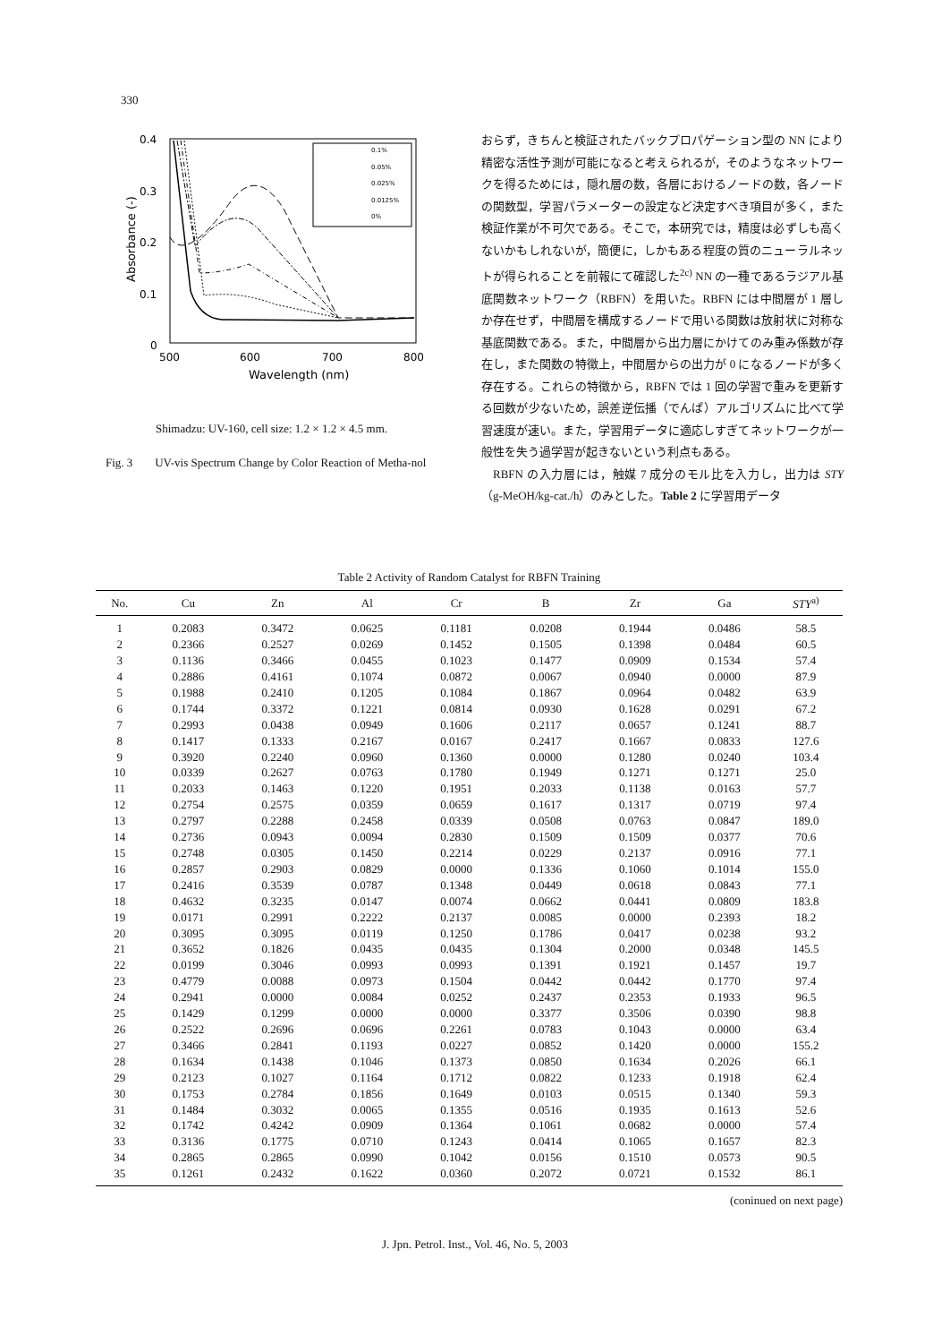330
0.4
0.3
0.2
0.1
0
500
600
700
800
Wavelength (nm)
Absorbance (-)
0.1%
0.05%
0.025%
0.0125%
0%
Shimadzu: UV-160, cell size: 1.2 × 1.2 × 4.5 mm.
Fig. 3 UV-vis Spectrum Change by Color Reaction of Metha-nol
おらず，きちんと検証されたバックプロパゲーション型の NN により精密な活性予測が可能になると考えられるが，そのようなネットワークを得るためには，隠れ層の数，各層におけるノードの数，各ノードの関数型，学習パラメーターの設定など決定すべき項目が多く，また検証作業が不可欠である。そこで，本研究では，精度は必ずしも高くないかもしれないが，簡便に，しかもある程度の質のニューラルネットが得られることを前報にて確認した<sup>2c)</sup> NN の一種であるラジアル基底関数ネットワーク（RBFN）を用いた。RBFN には中間層が 1 層しか存在せず，中間層を構成するノードで用いる関数は放射状に対称な基底関数である。また，中間層から出力層にかけてのみ重み係数が存在し，また関数の特徴上，中間層からの出力が 0 になるノードが多く存在する。これらの特徴から，RBFN では 1 回の学習で重みを更新する回数が少ないため，誤差逆伝播（でんぱ）アルゴリズムに比べて学習速度が速い。また，学習用データに適応しすぎてネットワークが一般性を失う過学習が起きないという利点もある。
RBFN の入力層には，触媒 7 成分のモル比を入力し，出力は STY（g-MeOH/kg-cat./h）のみとした。Table 2 に学習用データ
Table 2 Activity of Random Catalyst for RBFN Training
| No. | Cu | Zn | Al | Cr | B | Zr | Ga | STY<sup>a)</sup> |
| --- | --- | --- | --- | --- | --- | --- | --- | --- |
| 1 | 0.2083 | 0.3472 | 0.0625 | 0.1181 | 0.0208 | 0.1944 | 0.0486 | 58.5 |
| 2 | 0.2366 | 0.2527 | 0.0269 | 0.1452 | 0.1505 | 0.1398 | 0.0484 | 60.5 |
| 3 | 0.1136 | 0.3466 | 0.0455 | 0.1023 | 0.1477 | 0.0909 | 0.1534 | 57.4 |
| 4 | 0.2886 | 0.4161 | 0.1074 | 0.0872 | 0.0067 | 0.0940 | 0.0000 | 87.9 |
| 5 | 0.1988 | 0.2410 | 0.1205 | 0.1084 | 0.1867 | 0.0964 | 0.0482 | 63.9 |
| 6 | 0.1744 | 0.3372 | 0.1221 | 0.0814 | 0.0930 | 0.1628 | 0.0291 | 67.2 |
| 7 | 0.2993 | 0.0438 | 0.0949 | 0.1606 | 0.2117 | 0.0657 | 0.1241 | 88.7 |
| 8 | 0.1417 | 0.1333 | 0.2167 | 0.0167 | 0.2417 | 0.1667 | 0.0833 | 127.6 |
| 9 | 0.3920 | 0.2240 | 0.0960 | 0.1360 | 0.0000 | 0.1280 | 0.0240 | 103.4 |
| 10 | 0.0339 | 0.2627 | 0.0763 | 0.1780 | 0.1949 | 0.1271 | 0.1271 | 25.0 |
| 11 | 0.2033 | 0.1463 | 0.1220 | 0.1951 | 0.2033 | 0.1138 | 0.0163 | 57.7 |
| 12 | 0.2754 | 0.2575 | 0.0359 | 0.0659 | 0.1617 | 0.1317 | 0.0719 | 97.4 |
| 13 | 0.2797 | 0.2288 | 0.2458 | 0.0339 | 0.0508 | 0.0763 | 0.0847 | 189.0 |
| 14 | 0.2736 | 0.0943 | 0.0094 | 0.2830 | 0.1509 | 0.1509 | 0.0377 | 70.6 |
| 15 | 0.2748 | 0.0305 | 0.1450 | 0.2214 | 0.0229 | 0.2137 | 0.0916 | 77.1 |
| 16 | 0.2857 | 0.2903 | 0.0829 | 0.0000 | 0.1336 | 0.1060 | 0.1014 | 155.0 |
| 17 | 0.2416 | 0.3539 | 0.0787 | 0.1348 | 0.0449 | 0.0618 | 0.0843 | 77.1 |
| 18 | 0.4632 | 0.3235 | 0.0147 | 0.0074 | 0.0662 | 0.0441 | 0.0809 | 183.8 |
| 19 | 0.0171 | 0.2991 | 0.2222 | 0.2137 | 0.0085 | 0.0000 | 0.2393 | 18.2 |
| 20 | 0.3095 | 0.3095 | 0.0119 | 0.1250 | 0.1786 | 0.0417 | 0.0238 | 93.2 |
| 21 | 0.3652 | 0.1826 | 0.0435 | 0.0435 | 0.1304 | 0.2000 | 0.0348 | 145.5 |
| 22 | 0.0199 | 0.3046 | 0.0993 | 0.0993 | 0.1391 | 0.1921 | 0.1457 | 19.7 |
| 23 | 0.4779 | 0.0088 | 0.0973 | 0.1504 | 0.0442 | 0.0442 | 0.1770 | 97.4 |
| 24 | 0.2941 | 0.0000 | 0.0084 | 0.0252 | 0.2437 | 0.2353 | 0.1933 | 96.5 |
| 25 | 0.1429 | 0.1299 | 0.0000 | 0.0000 | 0.3377 | 0.3506 | 0.0390 | 98.8 |
| 26 | 0.2522 | 0.2696 | 0.0696 | 0.2261 | 0.0783 | 0.1043 | 0.0000 | 63.4 |
| 27 | 0.3466 | 0.2841 | 0.1193 | 0.0227 | 0.0852 | 0.1420 | 0.0000 | 155.2 |
| 28 | 0.1634 | 0.1438 | 0.1046 | 0.1373 | 0.0850 | 0.1634 | 0.2026 | 66.1 |
| 29 | 0.2123 | 0.1027 | 0.1164 | 0.1712 | 0.0822 | 0.1233 | 0.1918 | 62.4 |
| 30 | 0.1753 | 0.2784 | 0.1856 | 0.1649 | 0.0103 | 0.0515 | 0.1340 | 59.3 |
| 31 | 0.1484 | 0.3032 | 0.0065 | 0.1355 | 0.0516 | 0.1935 | 0.1613 | 52.6 |
| 32 | 0.1742 | 0.4242 | 0.0909 | 0.1364 | 0.1061 | 0.0682 | 0.0000 | 57.4 |
| 33 | 0.3136 | 0.1775 | 0.0710 | 0.1243 | 0.0414 | 0.1065 | 0.1657 | 82.3 |
| 34 | 0.2865 | 0.2865 | 0.0990 | 0.1042 | 0.0156 | 0.1510 | 0.0573 | 90.5 |
| 35 | 0.1261 | 0.2432 | 0.1622 | 0.0360 | 0.2072 | 0.0721 | 0.1532 | 86.1 |
(coninued on next page)
J. Jpn. Petrol. Inst., Vol. 46, No. 5, 2003